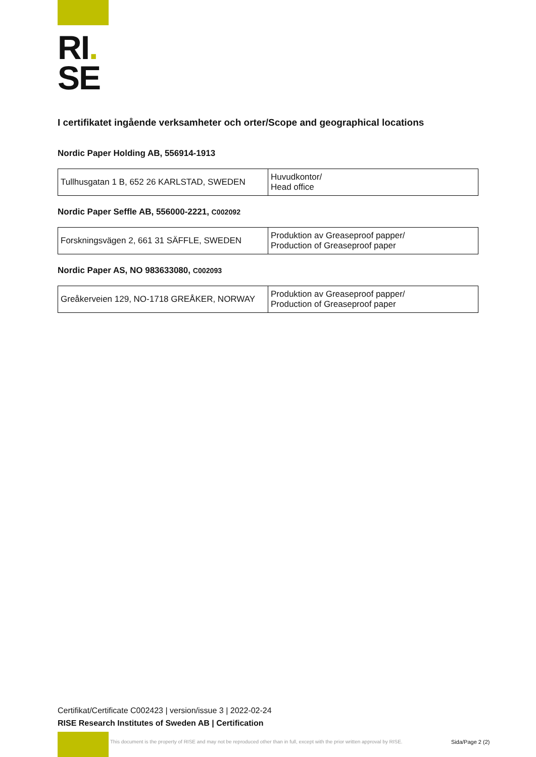RI.
SE
I certifikatet ingående verksamheter och orter/Scope and geographical locations
Nordic Paper Holding AB, 556914-1913
| Tullhusgatan 1 B, 652 26 KARLSTAD, SWEDEN | Huvudkontor/ Head office |
Nordic Paper Seffle AB, 556000-2221, C002092
| Forskningsvägen 2, 661 31 SÄFFLE, SWEDEN | Produktion av Greaseproof papper/ Production of Greaseproof paper |
Nordic Paper AS, NO 983633080, C002093
| Greåkerveien 129, NO-1718 GREÅKER, NORWAY | Produktion av Greaseproof papper/ Production of Greaseproof paper |
Certifikat/Certificate C002423 | version/issue 3 | 2022-02-24
RISE Research Institutes of Sweden AB | Certification
This document is the property of RISE and may not be reproduced other than in full, except with the prior written approval by RISE.
Sida/Page 2 (2)